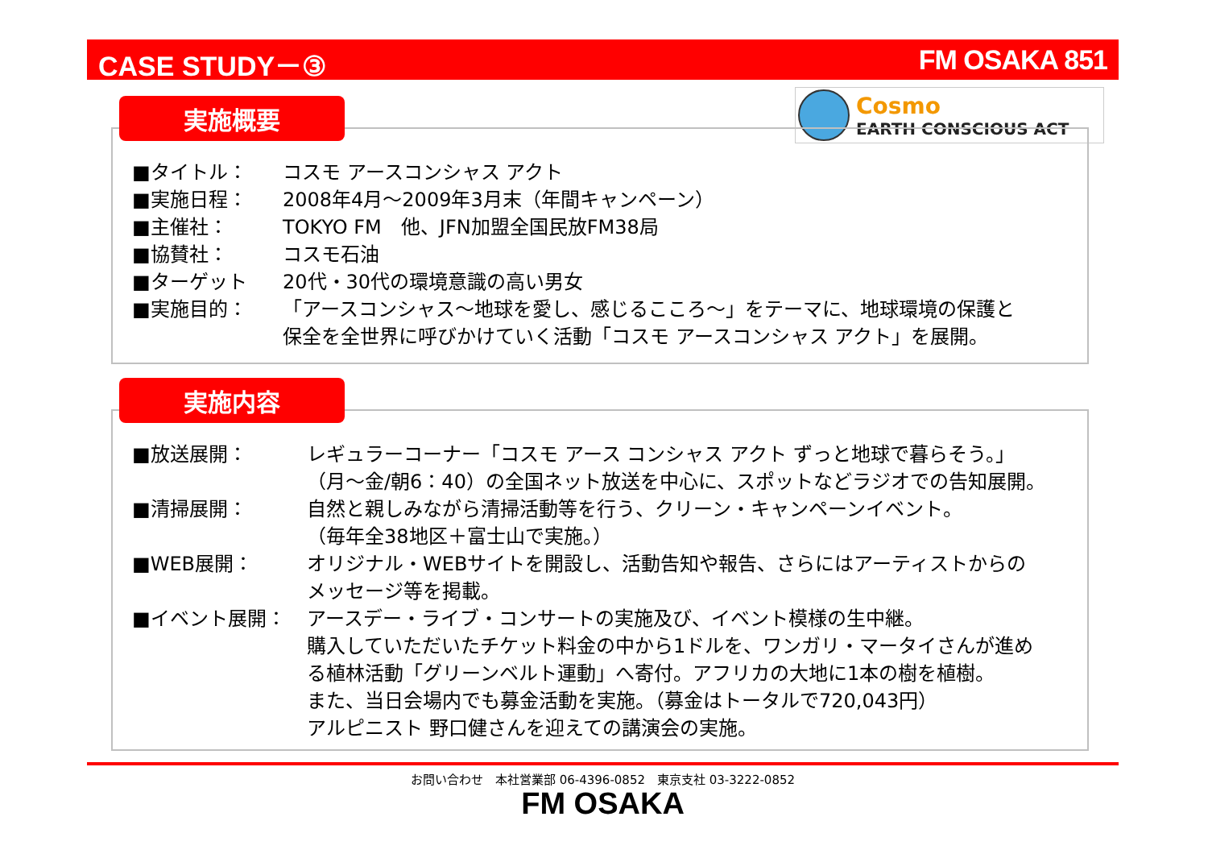CASE STUDY－③ FM OSAKA 851
Cosmo
EARTH CONSCIOUS ACT
実施概要
■タイトル： コスモ アースコンシャス アクト
■実施日程： 2008年4月～2009年3月末（年間キャンペーン）
■主催社： TOKYO FM　他、JFN加盟全国民放FM38局
■協賛社： コスモ石油
■ターゲット 20代・30代の環境意識の高い男女
■実施目的： 「アースコンシャス～地球を愛し、感じるこころ～」をテーマに、地球環境の保護と
保全を全世界に呼びかけていく活動「コスモ アースコンシャス アクト」を展開。
実施内容
■放送展開： レギュラーコーナー「コスモ アース コンシャス アクト ずっと地球で暮らそう。」
（月～金/朝6：40）の全国ネット放送を中心に、スポットなどラジオでの告知展開。
■清掃展開： 自然と親しみながら清掃活動等を行う、クリーン・キャンペーンイベント。
（毎年全38地区＋富士山で実施。）
■WEB展開： オリジナル・WEBサイトを開設し、活動告知や報告、さらにはアーティストからの
メッセージ等を掲載。
■イベント展開： アースデー・ライブ・コンサートの実施及び、イベント模様の生中継。
購入していただいたチケット料金の中から1ドルを、ワンガリ・マータイさんが進め
る植林活動「グリーンベルト運動」へ寄付。アフリカの大地に1本の樹を植樹。
また、当日会場内でも募金活動を実施。（募金はトータルで720,043円）
アルピニスト 野口健さんを迎えての講演会の実施。
お問い合わせ　本社営業部 06-4396-0852　東京支社 03-3222-0852
FM OSAKA